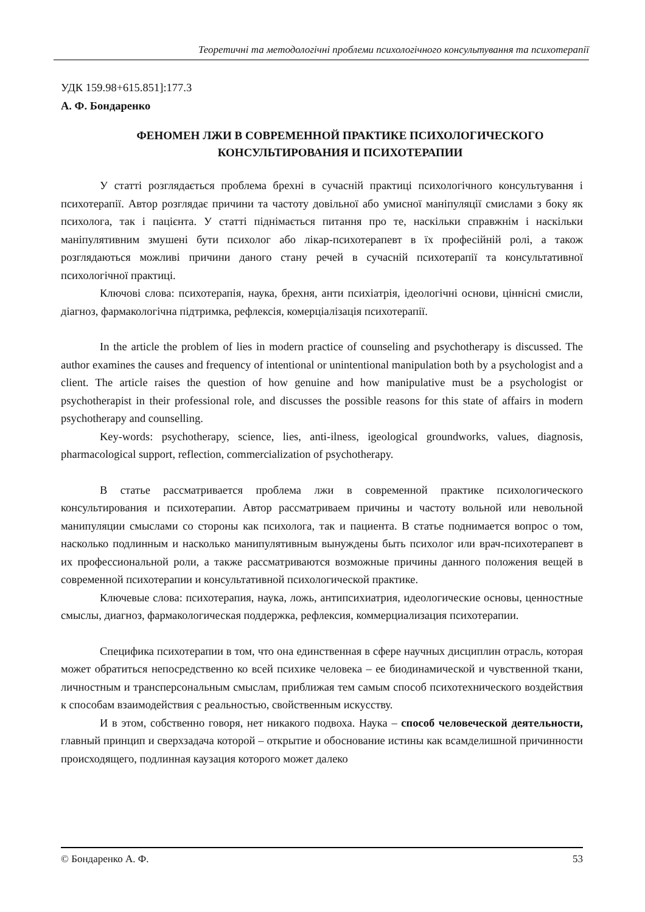Теоретичні та методологічні проблеми психологічного консультування та психотерапії
УДК 159.98+615.851]:177.3
А. Ф. Бондаренко
ФЕНОМЕН ЛЖИ В СОВРЕМЕННОЙ ПРАКТИКЕ ПСИХОЛОГИЧЕСКОГО
КОНСУЛЬТИРОВАНИЯ И ПСИХОТЕРАПИИ
У статті розглядається проблема брехні в сучасній практиці психологічного консультування і психотерапії. Автор розглядає причини та частоту довільної або умисної маніпуляції смислами з боку як психолога, так і пацієнта. У статті піднімається питання про те, наскільки справжнім і наскільки маніпулятивним змушені бути психолог або лікар-психотерапевт в їх професійній ролі, а також розглядаються можливі причини даного стану речей в сучасній психотерапії та консультативної психологічної практиці.
Ключові слова: психотерапія, наука, брехня, анти психіатрія, ідеологічні основи, ціннісні смисли, діагноз, фармакологічна підтримка, рефлексія, комерціалізація психотерапії.
In the article the problem of lies in modern practice of counseling and psychotherapy is discussed. The author examines the causes and frequency of intentional or unintentional manipulation both by a psychologist and a client. The article raises the question of how genuine and how manipulative must be a psychologist or psychotherapist in their professional role, and discusses the possible reasons for this state of affairs in modern psychotherapy and counselling.
Key-words: psychotherapy, science, lies, anti-ilness, igeological groundworks, values, diagnosis, pharmacological support, reflection, commercialization of psychotherapy.
В статье рассматривается проблема лжи в современной практике психологического консультирования и психотерапии. Автор рассматриваем причины и частоту вольной или невольной манипуляции смыслами со стороны как психолога, так и пациента. В статье поднимается вопрос о том, насколько подлинным и насколько манипулятивным вынуждены быть психолог или врач-психотерапевт в их профессиональной роли, а также рассматриваются возможные причины данного положения вещей в современной психотерапии и консультативной психологической практике.
Ключевые слова: психотерапия, наука, ложь, антипсихиатрия, идеологические основы, ценностные смыслы, диагноз, фармакологическая поддержка, рефлексия, коммерциализация психотерапии.
Специфика психотерапии в том, что она единственная в сфере научных дисциплин отрасль, которая может обратиться непосредственно ко всей психике человека – ее биодинамической и чувственной ткани, личностным и трансперсональным смыслам, приближая тем самым способ психотехнического воздействия к способам взаимодействия с реальностью, свойственным искусству.
И в этом, собственно говоря, нет никакого подвоха. Наука – способ человеческой деятельности, главный принцип и сверхзадача которой – открытие и обоснование истины как всамделишной причинности происходящего, подлинная каузация которого может далеко
© Бондаренко А. Ф. 53